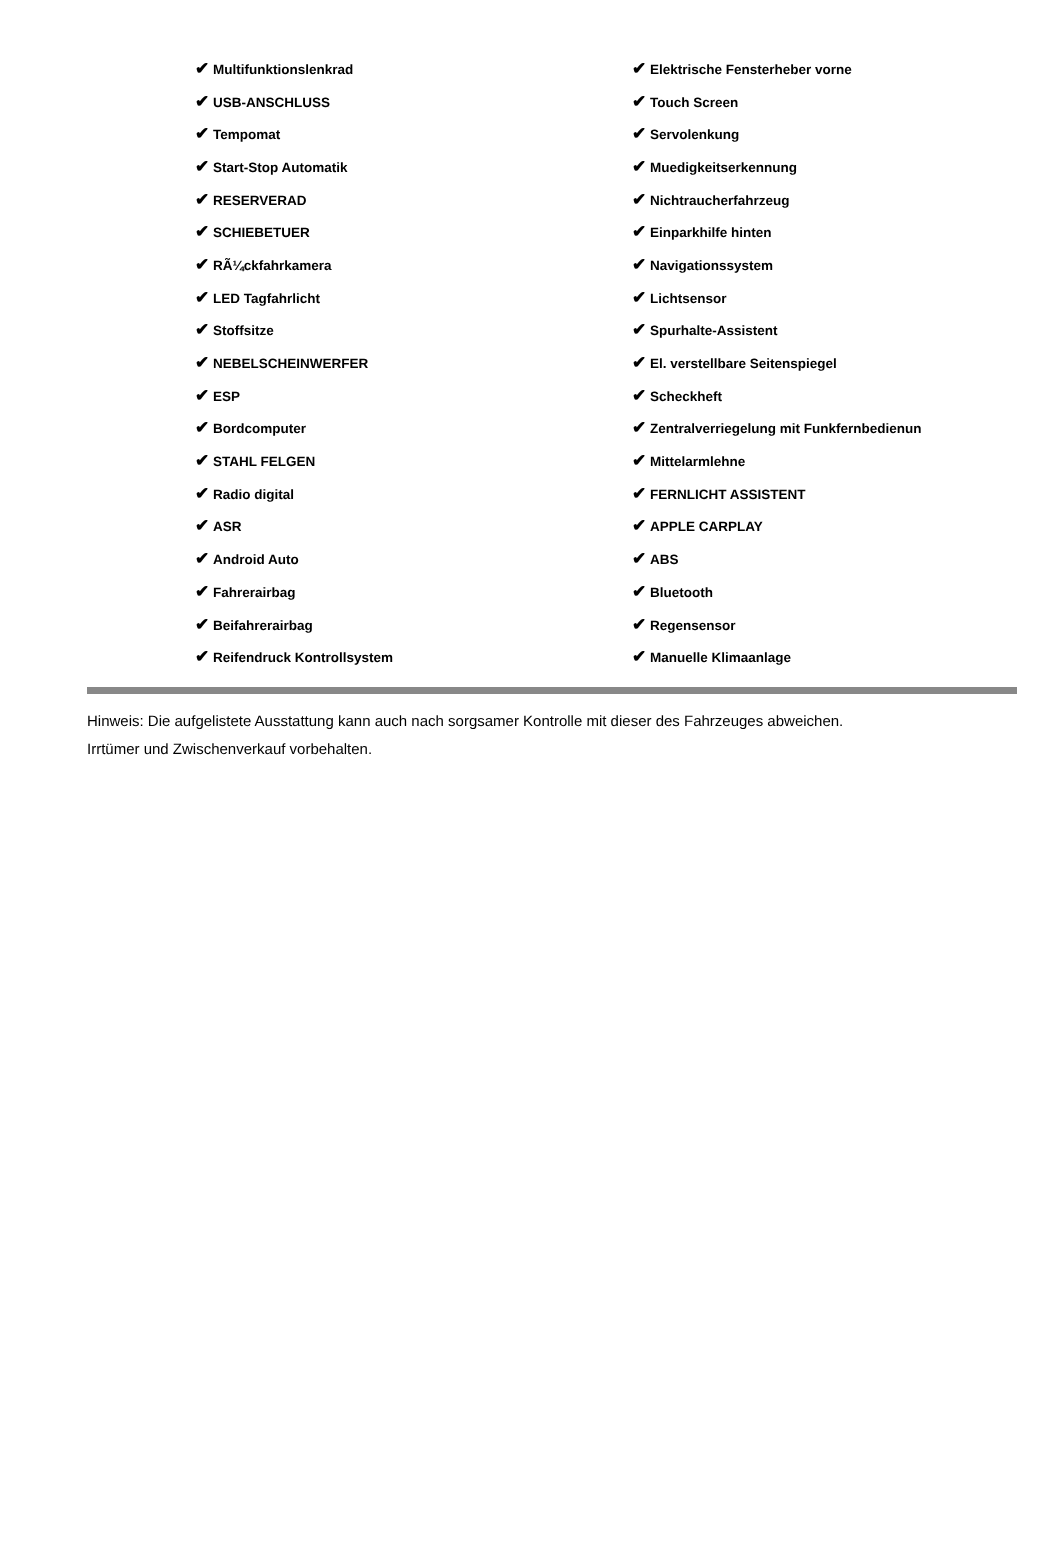| ✔ Multifunktionslenkrad | ✔ Elektrische Fensterheber vorne |
| ✔ USB-ANSCHLUSS | ✔ Touch Screen |
| ✔ Tempomat | ✔ Servolenkung |
| ✔ Start-Stop Automatik | ✔ Muedigkeitserkennung |
| ✔ RESERVERAD | ✔ Nichtraucherfahrzeug |
| ✔ SCHIEBETUER | ✔ Einparkhilfe hinten |
| ✔ RÃ¼ckfahrkamera | ✔ Navigationssystem |
| ✔ LED Tagfahrlicht | ✔ Lichtsensor |
| ✔ Stoffsitze | ✔ Spurhalte-Assistent |
| ✔ NEBELSCHEINWERFER | ✔ El. verstellbare Seitenspiegel |
| ✔ ESP | ✔ Scheckheft |
| ✔ Bordcomputer | ✔ Zentralverriegelung mit Funkfernbedienun |
| ✔ STAHL FELGEN | ✔ Mittelarmlehne |
| ✔ Radio digital | ✔ FERNLICHT ASSISTENT |
| ✔ ASR | ✔ APPLE CARPLAY |
| ✔ Android Auto | ✔ ABS |
| ✔ Fahrerairbag | ✔ Bluetooth |
| ✔ Beifahrerairbag | ✔ Regensensor |
| ✔ Reifendruck Kontrollsystem | ✔ Manuelle Klimaanlage |
Hinweis: Die aufgelistete Ausstattung kann auch nach sorgsamer Kontrolle mit dieser des Fahrzeuges abweichen. Irrtümer und Zwischenverkauf vorbehalten.